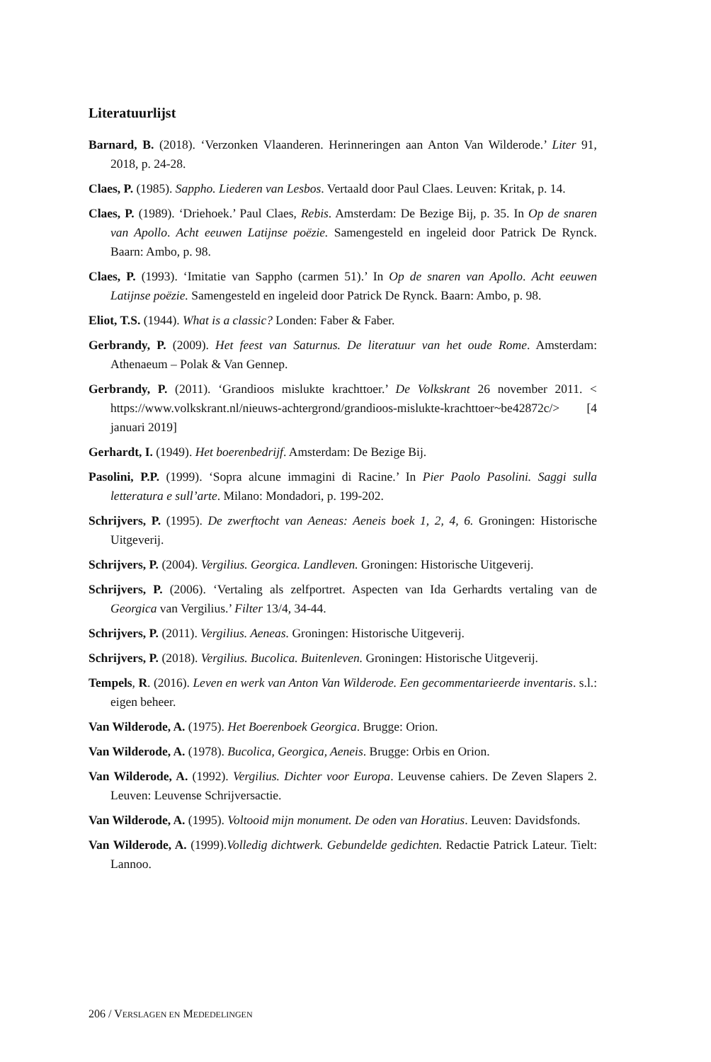Literatuurlijst
Barnard, B. (2018). ‘Verzonken Vlaanderen. Herinneringen aan Anton Van Wilde­rode.’ Liter 91, 2018, p. 24-28.
Claes, P. (1985). Sappho. Liederen van Lesbos. Vertaald door Paul Claes. Leuven: Kritak, p. 14.
Claes, P. (1989). ‘Driehoek.’ Paul Claes, Rebis. Amsterdam: De Bezige Bij, p. 35. In Op de snaren van Apollo. Acht eeuwen Latijnse poëzie. Samengesteld en ingeleid door Patrick De Rynck. Baarn: Ambo, p. 98.
Claes, P. (1993). ‘Imitatie van Sappho (carmen 51).’ In Op de snaren van Apollo. Acht eeuwen Latijnse poëzie. Samengesteld en ingeleid door Patrick De Rynck. Baarn: Ambo, p. 98.
Eliot, T.S. (1944). What is a classic? Londen: Faber & Faber.
Gerbrandy, P. (2009). Het feest van Saturnus. De literatuur van het oude Rome. Amsterdam: Athenaeum – Polak & Van Gennep.
Gerbrandy, P. (2011). ‘Grandioos mislukte krachttoer.’ De Volkskrant 26 november 2011. < https://www.volkskrant.nl/nieuws-achtergrond/grandioos-mislukte-kracht­toer~be42872c/> [4 januari 2019]
Gerhardt, I. (1949). Het boerenbedrijf. Amsterdam: De Bezige Bij.
Pasolini, P.P. (1999). ‘Sopra alcune immagini di Racine.’ In Pier Paolo Pasolini. Saggi sulla letteratura e sull’arte. Milano: Mondadori, p. 199-202.
Schrijvers, P. (1995). De zwerftocht van Aeneas: Aeneis boek 1, 2, 4, 6. Groningen: Historische Uitgeverij.
Schrijvers, P. (2004). Vergilius. Georgica. Landleven. Groningen: Historische Uitge­verij.
Schrijvers, P. (2006). ‘Vertaling als zelfportret. Aspecten van Ida Gerhardts vertaling van de Georgica van Vergilius.’ Filter 13/4, 34-44.
Schrijvers, P. (2011). Vergilius. Aeneas. Groningen: Historische Uitgeverij.
Schrijvers, P. (2018). Vergilius. Bucolica. Buitenleven. Groningen: Historische Uitge­verij.
Tempels, R. (2016). Leven en werk van Anton Van Wilderode. Een gecommentari­eerde inventaris. s.l.: eigen beheer.
Van Wilderode, A. (1975). Het Boerenboek Georgica. Brugge: Orion.
Van Wilderode, A. (1978). Bucolica, Georgica, Aeneis. Brugge: Orbis en Orion.
Van Wilderode, A. (1992). Vergilius. Dichter voor Europa. Leuvense cahiers. De Zeven Slapers 2. Leuven: Leuvense Schrijversactie.
Van Wilderode, A. (1995). Voltooid mijn monument. De oden van Horatius. Leuven: Davidsfonds.
Van Wilderode, A. (1999).Volledig dichtwerk. Gebundelde gedichten. Redactie Patrick Lateur. Tielt: Lannoo.
206 / VERSLAGEN EN MEDEDELINGEN